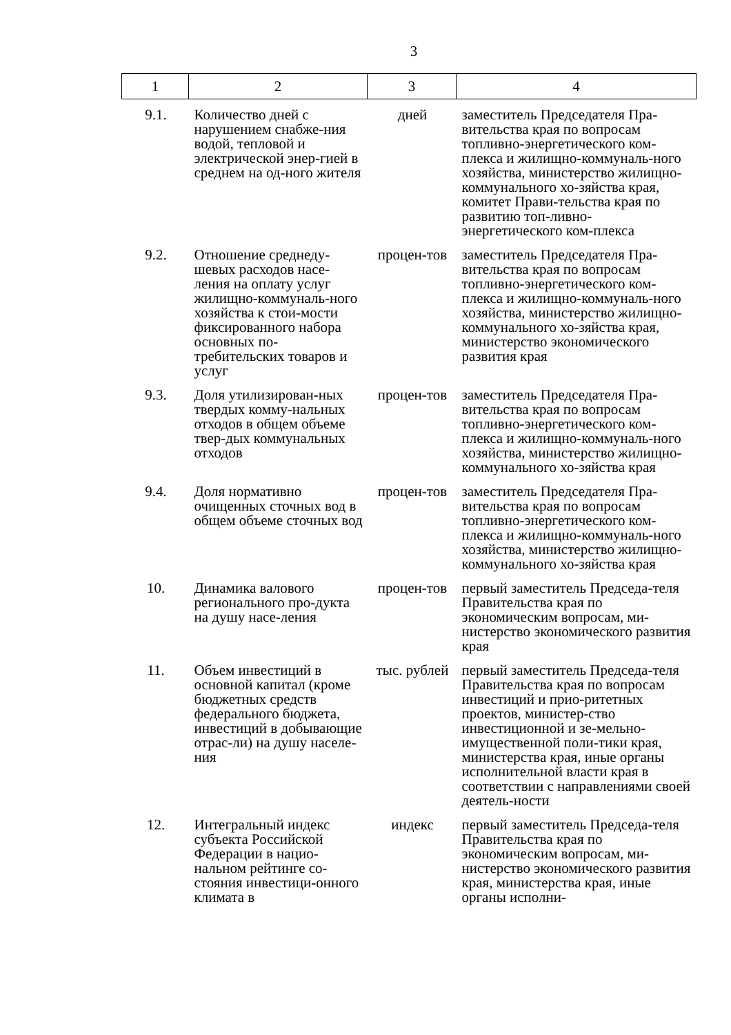3
| 1 | 2 | 3 | 4 |
| --- | --- | --- | --- |
| 9.1. | Количество дней с нарушением снабже-ния водой, тепловой и электрической энер-гией в среднем на од-ного жителя | дней | заместитель Председателя Пра-вительства края по вопросам топливно-энергетического ком-плекса и жилищно-коммуналь-ного хозяйства, министерство жилищно-коммунального хо-зяйства края, комитет Прави-тельства края по развитию топ-ливно-энергетического ком-плекса |
| 9.2. | Отношение среднеду-шевых расходов насе-ления на оплату услуг жилищно-коммуналь-ного хозяйства к стои-мости фиксированного набора основных по-требительских товаров и услуг | процен-тов | заместитель Председателя Пра-вительства края по вопросам топливно-энергетического ком-плекса и жилищно-коммуналь-ного хозяйства, министерство жилищно-коммунального хо-зяйства края, министерство экономического развития края |
| 9.3. | Доля утилизирован-ных твердых комму-нальных отходов в общем объеме твер-дых коммунальных отходов | процен-тов | заместитель Председателя Пра-вительства края по вопросам топливно-энергетического ком-плекса и жилищно-коммуналь-ного хозяйства, министерство жилищно-коммунального хо-зяйства края |
| 9.4. | Доля нормативно очищенных сточных вод в общем объеме сточных вод | процен-тов | заместитель Председателя Пра-вительства края по вопросам топливно-энергетического ком-плекса и жилищно-коммуналь-ного хозяйства, министерство жилищно-коммунального хо-зяйства края |
| 10. | Динамика валового регионального про-дукта на душу насе-ления | процен-тов | первый заместитель Председа-теля Правительства края по экономическим вопросам, ми-нистерство экономического развития края |
| 11. | Объем инвестиций в основной капитал (кроме бюджетных средств федерального бюджета, инвестиций в добывающие отрас-ли) на душу населе-ния | тыс. рублей | первый заместитель Председа-теля Правительства края по вопросам инвестиций и прио-ритетных проектов, министер-ство инвестиционной и зе-мельно-имущественной поли-тики края, министерства края, иные органы исполнительной власти края в соответствии с направлениями своей деятель-ности |
| 12. | Интегральный индекс субъекта Российской Федерации в нацио-нальном рейтинге со-стояния инвестици-онного климата в | индекс | первый заместитель Председа-теля Правительства края по экономическим вопросам, ми-нистерство экономического развития края, министерства края, иные органы исполни- |